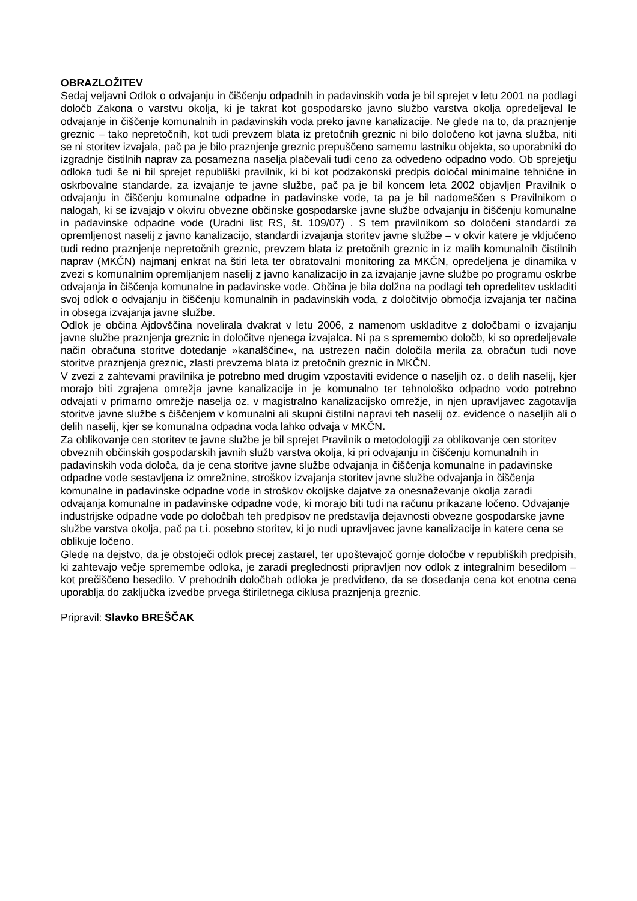OBRAZLOŽITEV
Sedaj veljavni Odlok o odvajanju in čiščenju odpadnih in padavinskih voda je bil sprejet v letu 2001 na podlagi določb Zakona o varstvu okolja, ki je takrat kot gospodarsko javno službo varstva okolja opredeljeval le odvajanje in čiščenje komunalnih in padavinskih voda preko javne kanalizacije. Ne glede na to, da praznjenje greznic – tako nepretočnih, kot tudi prevzem blata iz pretočnih greznic ni bilo določeno kot javna služba, niti se ni storitev izvajala, pač pa je bilo praznjenje greznic prepuščeno samemu lastniku objekta, so uporabniki do izgradnje čistilnih naprav za posamezna naselja plačevali tudi ceno za odvedeno odpadno vodo. Ob sprejetju odloka tudi še ni bil sprejet republiški pravilnik, ki bi kot podzakonski predpis določal minimalne tehnične in oskrbovalne standarde, za izvajanje te javne službe, pač pa je bil koncem leta 2002 objavljen Pravilnik o odvajanju in čiščenju komunalne odpadne in padavinske vode, ta pa je bil nadomeščen s Pravilnikom o nalogah, ki se izvajajo v okviru obvezne občinske gospodarske javne službe odvajanju in čiščenju komunalne in padavinske odpadne vode (Uradni list RS, št. 109/07) . S tem pravilnikom so določeni standardi za opremljenost naselij z javno kanalizacijo, standardi izvajanja storitev javne službe – v okvir katere je vključeno tudi redno praznjenje nepretočnih greznic, prevzem blata iz pretočnih greznic in iz malih komunalnih čistilnih naprav (MKČN) najmanj enkrat na štiri leta ter obratovalni monitoring za MKČN, opredeljena je dinamika v zvezi s komunalnim opremljanjem naselij z javno kanalizacijo in za izvajanje javne službe po programu oskrbe odvajanja in čiščenja komunalne in padavinske vode. Občina je bila dolžna na podlagi teh opredelitev uskladiti svoj odlok o odvajanju in čiščenju komunalnih in padavinskih voda, z določitvijo območja izvajanja ter načina in obsega izvajanja javne službe.
Odlok je občina Ajdovščina novelirala dvakrat v letu 2006, z namenom uskladitve z določbami o izvajanju javne službe praznjenja greznic in določitve njenega izvajalca. Ni pa s spremembo določb, ki so opredeljevale način obračuna storitve dotedanje »kanalščine«, na ustrezen način določila merila za obračun tudi nove storitve praznjenja greznic, zlasti prevzema blata iz pretočnih greznic in MKČN.
V zvezi z zahtevami pravilnika je potrebno med drugim vzpostaviti evidence o naseljih oz. o delih naselij, kjer morajo biti zgrajena omrežja javne kanalizacije in je komunalno ter tehnološko odpadno vodo potrebno odvajati v primarno omrežje naselja oz. v magistralno kanalizacijsko omrežje, in njen upravljavec zagotavlja storitve javne službe s čiščenjem v komunalni ali skupni čistilni napravi teh naselij oz. evidence o naseljih ali o delih naselij, kjer se komunalna odpadna voda lahko odvaja v MKČN.
Za oblikovanje cen storitev te javne službe je bil sprejet Pravilnik o metodologiji za oblikovanje cen storitev obveznih občinskih gospodarskih javnih služb varstva okolja, ki pri odvajanju in čiščenju komunalnih in padavinskih voda določa, da je cena storitve javne službe odvajanja in čiščenja komunalne in padavinske odpadne vode sestavljena iz omrežnine, stroškov izvajanja storitev javne službe odvajanja in čiščenja komunalne in padavinske odpadne vode in stroškov okoljske dajatve za onesnaževanje okolja zaradi odvajanja komunalne in padavinske odpadne vode, ki morajo biti tudi na računu prikazane ločeno. Odvajanje industrijske odpadne vode po določbah teh predpisov ne predstavlja dejavnosti obvezne gospodarske javne službe varstva okolja, pač pa t.i. posebno storitev, ki jo nudi upravljavec javne kanalizacije in katere cena se oblikuje ločeno.
Glede na dejstvo, da je obstoječi odlok precej zastarel, ter upoštevajoč gornje določbe v republiških predpisih, ki zahtevajo večje spremembe odloka, je zaradi preglednosti pripravljen nov odlok z integralnim besedilom – kot prečiščeno besedilo. V prehodnih določbah odloka je predvideno, da se dosedanja cena kot enotna cena uporablja do zaključka izvedbe prvega štiriletnega ciklusa praznjenja greznic.
Pripravil: Slavko BREŠČAK